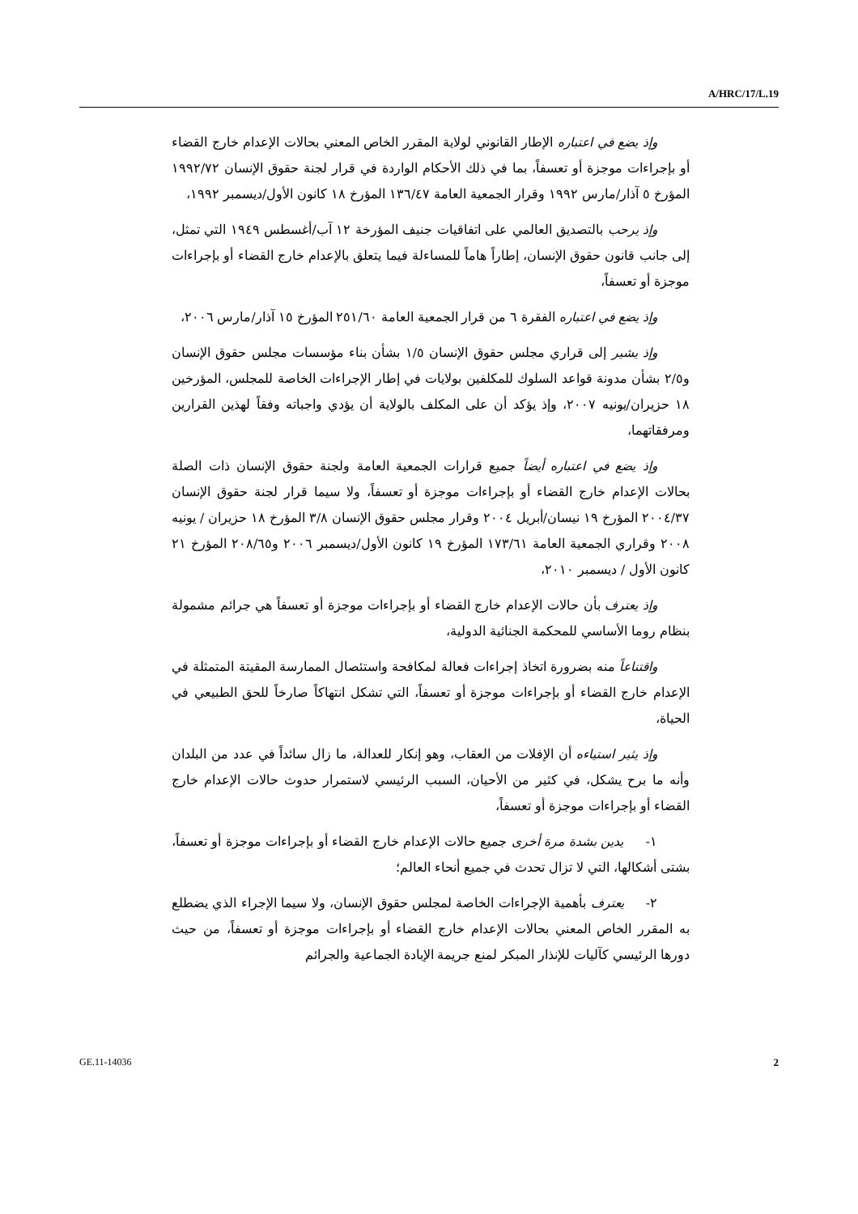A/HRC/17/L.19
وإذ يضع في اعتباره الإطار القانوني لولاية المقرر الخاص المعني بحالات الإعدام خارج القضاء أو بإجراءات موجزة أو تعسفاً، بما في ذلك الأحكام الواردة في قرار لجنة حقوق الإنسان ١٩٩٢/٧٢ المؤرخ ٥ آذار/مارس ١٩٩٢ وقرار الجمعية العامة ١٣٦/٤٧ المؤرخ ١٨ كانون الأول/ديسمبر ١٩٩٢،
وإذ يرحب بالتصديق العالمي على اتفاقيات جنيف المؤرخة ١٢ آب/أغسطس ١٩٤٩ التي تمثل، إلى جانب قانون حقوق الإنسان، إطاراً هاماً للمساءلة فيما يتعلق بالإعدام خارج القضاء أو بإجراءات موجزة أو تعسفاً،
وإذ يضع في اعتباره الفقرة ٦ من قرار الجمعية العامة ٢٥١/٦٠ المؤرخ ١٥ آذار/مارس ٢٠٠٦،
وإذ يشير إلى قراري مجلس حقوق الإنسان ١/٥ بشأن بناء مؤسسات مجلس حقوق الإنسان و٢/٥ بشأن مدونة قواعد السلوك للمكلفين بولايات في إطار الإجراءات الخاصة للمجلس، المؤرخين ١٨ حزيران/يونيه ٢٠٠٧، وإذ يؤكد أن على المكلف بالولاية أن يؤدي واجباته وفقاً لهذين القرارين ومرفقاتهما،
وإذ يضع في اعتباره أيضاً جميع قرارات الجمعية العامة ولجنة حقوق الإنسان ذات الصلة بحالات الإعدام خارج القضاء أو بإجراءات موجزة أو تعسفاً، ولا سيما قرار لجنة حقوق الإنسان ٢٠٠٤/٣٧ المؤرخ ١٩ نيسان/أبريل ٢٠٠٤ وقرار مجلس حقوق الإنسان ٣/٨ المؤرخ ١٨ حزيران / يونيه ٢٠٠٨ وقراري الجمعية العامة ١٧٣/٦١ المؤرخ ١٩ كانون الأول/ديسمبر ٢٠٠٦ و٢٠٨/٦٥ المؤرخ ٢١ كانون الأول / ديسمبر ٢٠١٠،
وإذ يعترف بأن حالات الإعدام خارج القضاء أو بإجراءات موجزة أو تعسفاً هي جرائم مشمولة بنظام روما الأساسي للمحكمة الجنائية الدولية،
واقتناعاً منه بضرورة اتخاذ إجراءات فعالة لمكافحة واستئصال الممارسة المقيتة المتمثلة في الإعدام خارج القضاء أو بإجراءات موجزة أو تعسفاً، التي تشكل انتهاكاً صارخاً للحق الطبيعي في الحياة،
وإذ يثير استياءه أن الإفلات من العقاب، وهو إنكار للعدالة، ما زال سائداً في عدد من البلدان وأنه ما برح يشكل، في كثير من الأحيان، السبب الرئيسي لاستمرار حدوث حالات الإعدام خارج القضاء أو بإجراءات موجزة أو تعسفاً،
١- يدين بشدة مرة أخرى جميع حالات الإعدام خارج القضاء أو بإجراءات موجزة أو تعسفاً، بشتى أشكالها، التي لا تزال تحدث في جميع أنحاء العالم؛
٢- يعترف بأهمية الإجراءات الخاصة لمجلس حقوق الإنسان، ولا سيما الإجراء الذي يضطلع به المقرر الخاص المعني بحالات الإعدام خارج القضاء أو بإجراءات موجزة أو تعسفاً، من حيث دورها الرئيسي كآليات للإنذار المبكر لمنع جريمة الإبادة الجماعية والجرائم
GE.11-14036 2